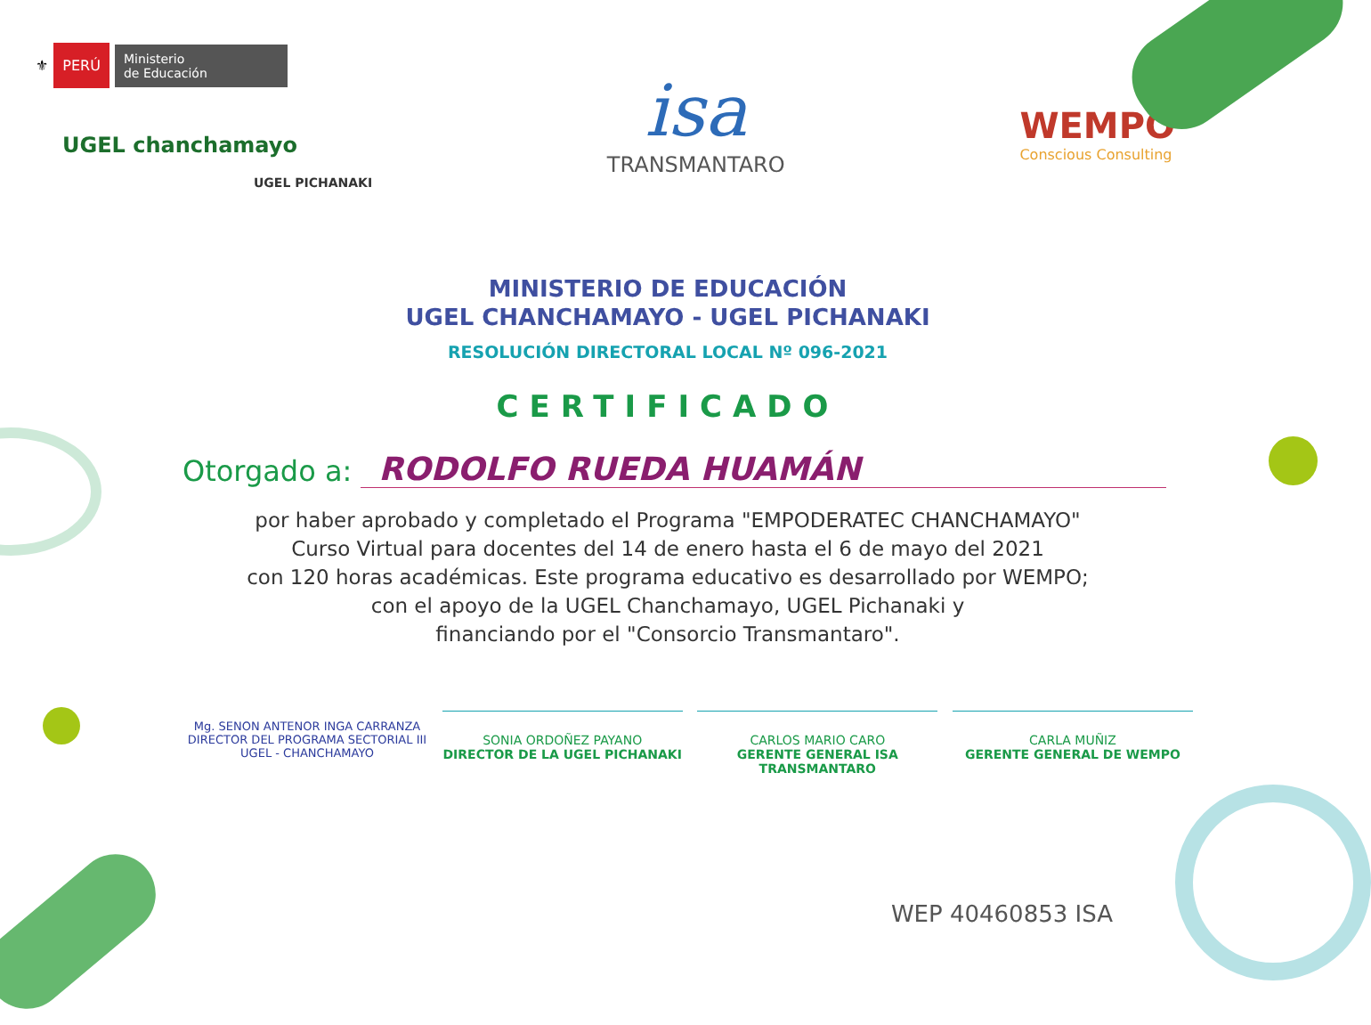⚜ PERÚ Ministerio
de Educación
UGEL chanchamayo
UGEL PICHANAKI
isa
TRANSMANTARO
WEMPO
Conscious Consulting
MINISTERIO DE EDUCACIÓN
UGEL CHANCHAMAYO - UGEL PICHANAKI
RESOLUCIÓN DIRECTORAL LOCAL Nº 096-2021
CERTIFICADO
Otorgado a: RODOLFO RUEDA HUAMÁN
por haber aprobado y completado el Programa "EMPODERATEC CHANCHAMAYO"
Curso Virtual para docentes del 14 de enero hasta el 6 de mayo del 2021
con 120 horas académicas. Este programa educativo es desarrollado por WEMPO;
con el apoyo de la UGEL Chanchamayo, UGEL Pichanaki y
financiando por el "Consorcio Transmantaro".
Mg. SENON ANTENOR INGA CARRANZA
DIRECTOR DEL PROGRAMA SECTORIAL III
UGEL - CHANCHAMAYO
SONIA ORDOÑEZ PAYANO
DIRECTOR DE LA UGEL PICHANAKI
CARLOS MARIO CARO
GERENTE GENERAL ISA TRANSMANTARO
CARLA MUÑIZ
GERENTE GENERAL DE WEMPO
WEP 40460853 ISA